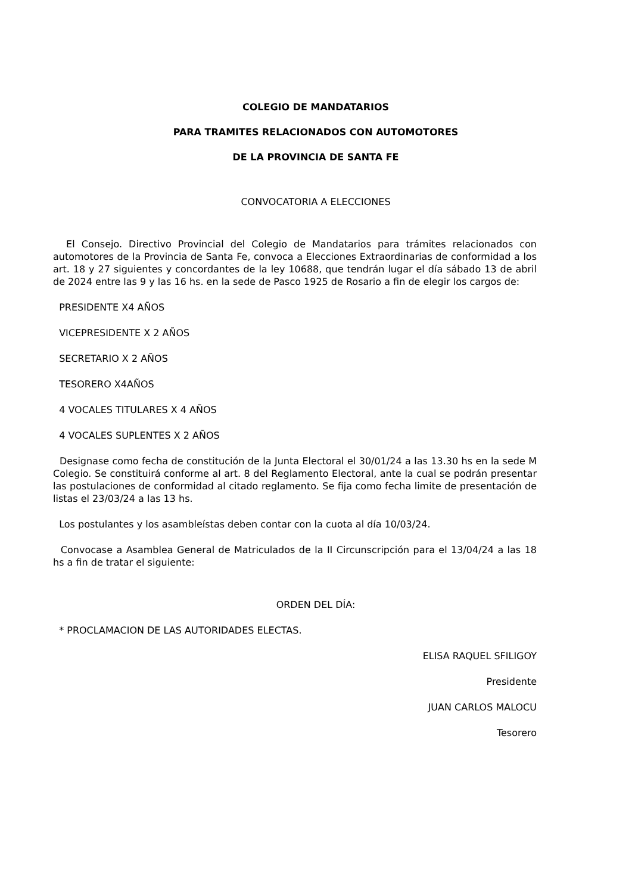COLEGIO DE MANDATARIOS
PARA TRAMITES RELACIONADOS CON AUTOMOTORES
DE LA PROVINCIA DE SANTA FE
CONVOCATORIA A ELECCIONES
El Consejo. Directivo Provincial del Colegio de Mandatarios para trámites relacionados con automotores de la Provincia de Santa Fe, convoca a Elecciones Extraordinarias de conformidad a los art. 18 y 27 siguientes y concordantes de la ley 10688, que tendrán lugar el día sábado 13 de abril de 2024 entre las 9 y las 16 hs. en la sede de Pasco 1925 de Rosario a fin de elegir los cargos de:
PRESIDENTE X4 AÑOS
VICEPRESIDENTE X 2 AÑOS
SECRETARIO X 2 AÑOS
TESORERO X4AÑOS
4 VOCALES TITULARES X 4 AÑOS
4 VOCALES SUPLENTES X 2 AÑOS
Designase como fecha de constitución de la Junta Electoral el 30/01/24 a las 13.30 hs en la sede M Colegio. Se constituirá conforme al art. 8 del Reglamento Electoral, ante la cual se podrán presentar las postulaciones de conformidad al citado reglamento. Se fija como fecha limite de presentación de listas el 23/03/24 a las 13 hs.
Los postulantes y los asambleístas deben contar con la cuota al día 10/03/24.
Convocase a Asamblea General de Matriculados de la II Circunscripción para el 13/04/24 a las 18 hs a fin de tratar el siguiente:
ORDEN DEL DÍA:
* PROCLAMACION DE LAS AUTORIDADES ELECTAS.
ELISA RAQUEL SFILIGOY
Presidente
JUAN CARLOS MALOCU
Tesorero